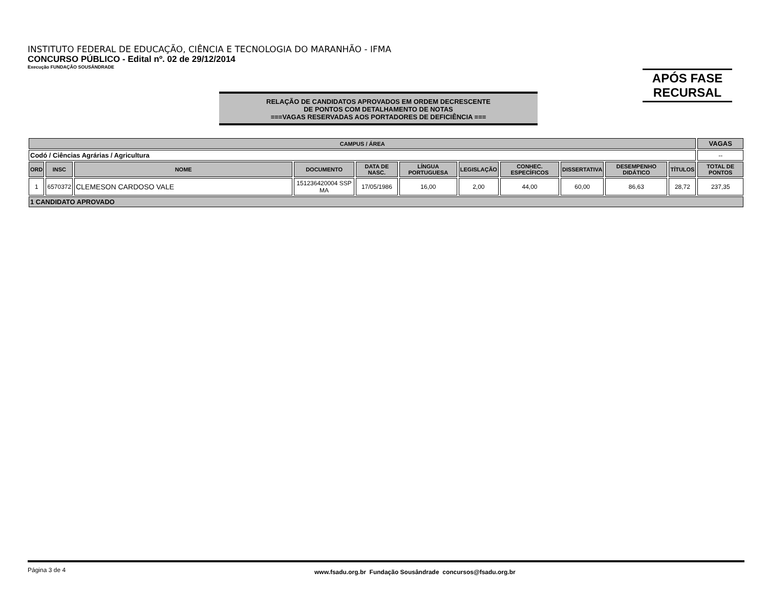INSTITUTO FEDERAL DE EDUCAÇÃO, CIÊNCIA E TECNOLOGIA DO MARANHÃO - IFMA
CONCURSO PÚBLICO - Edital nº. 02 de 29/12/2014
Execução FUNDAÇÃO SOUSÂNDRADE
APÓS FASE
RECURSAL
RELAÇÃO DE CANDIDATOS APROVADOS EM ORDEM DECRESCENTE
DE PONTOS COM DETALHAMENTO DE NOTAS
===VAGAS RESERVADAS AOS PORTADORES DE DEFICIÊNCIA ===
| CAMPUS / ÁREA | | | | | | | | | | | VAGAS |
| --- | --- | --- | --- | --- | --- | --- | --- | --- | --- | --- | --- |
| Codó / Ciências Agrárias / Agricultura | | | | | | | | | | | -- |
| ORD | INSC | NOME | DOCUMENTO | DATA DE NASC. | LÍNGUA PORTUGUESA | LEGISLAÇÃO | CONHEC. ESPECÍFICOS | DISSERTATIVA | DESEMPENHO DIDÁTICO | TÍTULOS | TOTAL DE PONTOS |
| 1 | 6570372 | CLEMESON CARDOSO VALE | 151236420004 SSP MA | 17/05/1986 | 16,00 | 2,00 | 44,00 | 60,00 | 86,63 | 28,72 | 237,35 |
| 1 CANDIDATO APROVADO | | | | | | | | | | | |
Página 3 de 4 www.fsadu.org.br Fundação Sousândrade concursos@fsadu.org.br